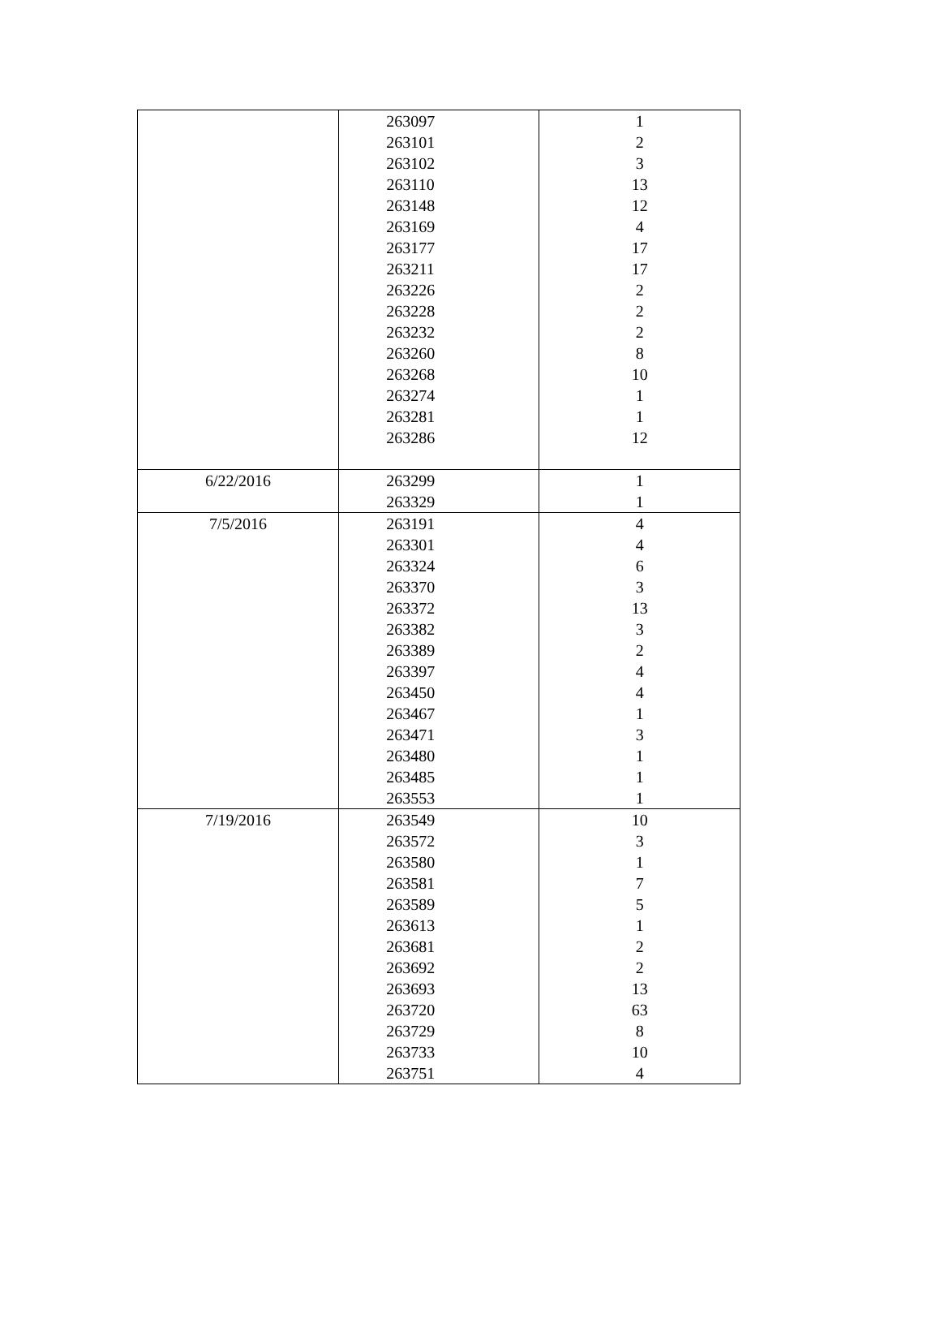| | 263097 263101 263102 263110 263148 263169 263177 263211 263226 263228 263232 263260 263268 263274 263281 263286 | 1 2 3 13 12 4 17 17 2 2 2 8 10 1 1 12 |
| 6/22/2016 | 263299 263329 | 1 1 |
| 7/5/2016 | 263191 263301 263324 263370 263372 263382 263389 263397 263450 263467 263471 263480 263485 263553 | 4 4 6 3 13 3 2 4 4 1 3 1 1 1 |
| 7/19/2016 | 263549 263572 263580 263581 263589 263613 263681 263692 263693 263720 263729 263733 263751 | 10 3 1 7 5 1 2 2 13 63 8 10 4 |